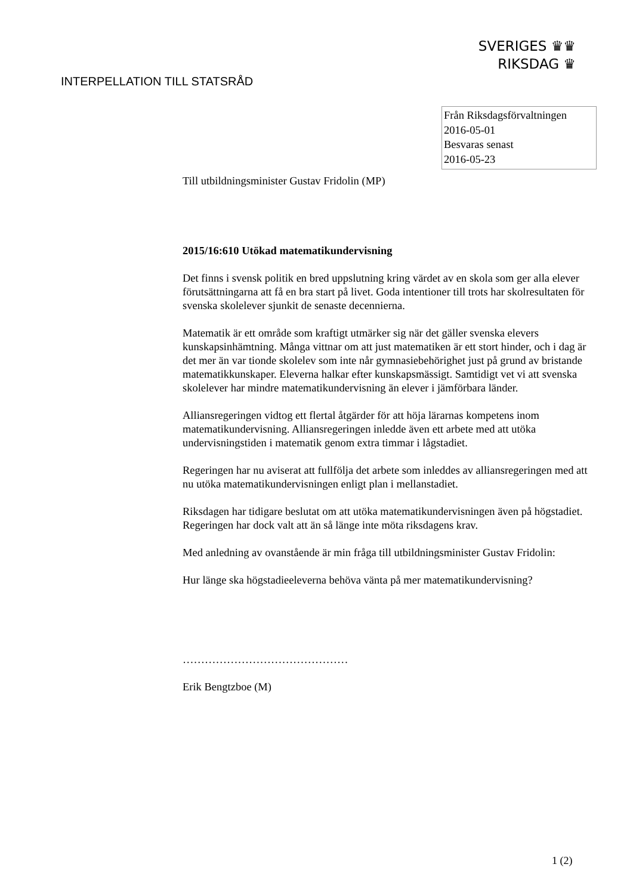SVERIGES ♛♛
RIKSDAG ♛
INTERPELLATION TILL STATSRÅD
Från Riksdagsförvaltningen
2016-05-01
Besvaras senast
2016-05-23
Till utbildningsminister Gustav Fridolin (MP)
2015/16:610 Utökad matematikundervisning
Det finns i svensk politik en bred uppslutning kring värdet av en skola som ger alla elever förutsättningarna att få en bra start på livet. Goda intentioner till trots har skolresultaten för svenska skolelever sjunkit de senaste decennierna.
Matematik är ett område som kraftigt utmärker sig när det gäller svenska elevers kunskapsinhämtning. Många vittnar om att just matematiken är ett stort hinder, och i dag är det mer än var tionde skolelev som inte når gymnasiebehörighet just på grund av bristande matematikkunskaper. Eleverna halkar efter kunskapsmässigt. Samtidigt vet vi att svenska skolelever har mindre matematikundervisning än elever i jämförbara länder.
Alliansregeringen vidtog ett flertal åtgärder för att höja lärarnas kompetens inom matematikundervisning. Alliansregeringen inledde även ett arbete med att utöka undervisningstiden i matematik genom extra timmar i lågstadiet.
Regeringen har nu aviserat att fullfölja det arbete som inleddes av alliansregeringen med att nu utöka matematikundervisningen enligt plan i mellanstadiet.
Riksdagen har tidigare beslutat om att utöka matematikundervisningen även på högstadiet. Regeringen har dock valt att än så länge inte möta riksdagens krav.
Med anledning av ovanstående är min fråga till utbildningsminister Gustav Fridolin:
Hur länge ska högstadieeleverna behöva vänta på mer matematikundervisning?
………………………………………
Erik Bengtzboe (M)
1 (2)